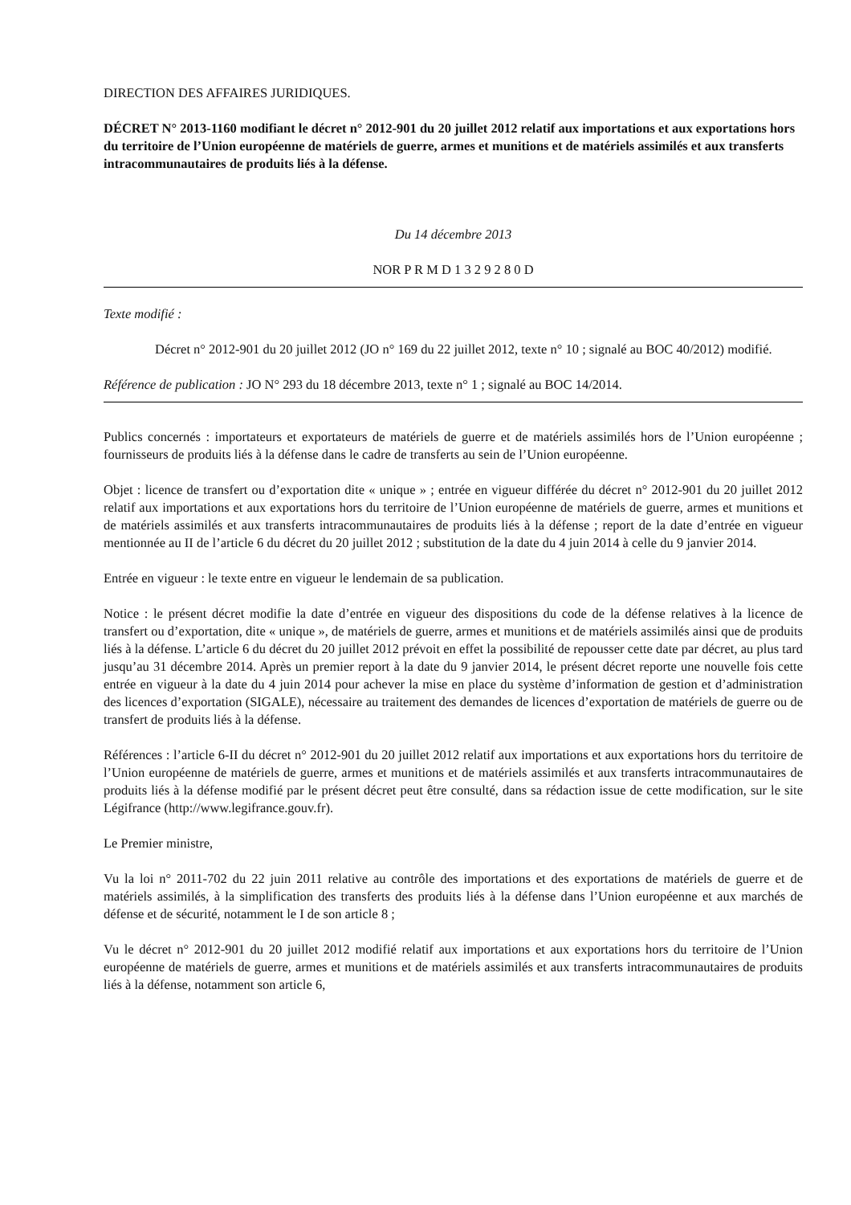DIRECTION DES AFFAIRES JURIDIQUES.
DÉCRET N° 2013-1160 modifiant le décret n° 2012-901 du 20 juillet 2012 relatif aux importations et aux exportations hors du territoire de l’Union européenne de matériels de guerre, armes et munitions et de matériels assimilés et aux transferts intracommunautaires de produits liés à la défense.
Du 14 décembre 2013
NOR P R M D 1 3 2 9 2 8 0 D
Texte modifié :
Décret n° 2012-901 du 20 juillet 2012 (JO n° 169 du 22 juillet 2012, texte n° 10 ; signalé au BOC 40/2012) modifié.
Référence de publication : JO N° 293 du 18 décembre 2013, texte n° 1 ; signalé au BOC 14/2014.
Publics concernés : importateurs et exportateurs de matériels de guerre et de matériels assimilés hors de l’Union européenne ; fournisseurs de produits liés à la défense dans le cadre de transferts au sein de l’Union européenne.
Objet : licence de transfert ou d’exportation dite « unique » ; entrée en vigueur différée du décret n° 2012-901 du 20 juillet 2012 relatif aux importations et aux exportations hors du territoire de l’Union européenne de matériels de guerre, armes et munitions et de matériels assimilés et aux transferts intracommunautaires de produits liés à la défense ; report de la date d’entrée en vigueur mentionnée au II de l’article 6 du décret du 20 juillet 2012 ; substitution de la date du 4 juin 2014 à celle du 9 janvier 2014.
Entrée en vigueur : le texte entre en vigueur le lendemain de sa publication.
Notice : le présent décret modifie la date d’entrée en vigueur des dispositions du code de la défense relatives à la licence de transfert ou d’exportation, dite « unique », de matériels de guerre, armes et munitions et de matériels assimilés ainsi que de produits liés à la défense. L’article 6 du décret du 20 juillet 2012 prévoit en effet la possibilité de repousser cette date par décret, au plus tard jusqu’au 31 décembre 2014. Après un premier report à la date du 9 janvier 2014, le présent décret reporte une nouvelle fois cette entrée en vigueur à la date du 4 juin 2014 pour achever la mise en place du système d’information de gestion et d’administration des licences d’exportation (SIGALE), nécessaire au traitement des demandes de licences d’exportation de matériels de guerre ou de transfert de produits liés à la défense.
Références : l’article 6-II du décret n° 2012-901 du 20 juillet 2012 relatif aux importations et aux exportations hors du territoire de l’Union européenne de matériels de guerre, armes et munitions et de matériels assimilés et aux transferts intracommunautaires de produits liés à la défense modifié par le présent décret peut être consulté, dans sa rédaction issue de cette modification, sur le site Légifrance (http://www.legifrance.gouv.fr).
Le Premier ministre,
Vu la loi n° 2011-702 du 22 juin 2011 relative au contrôle des importations et des exportations de matériels de guerre et de matériels assimilés, à la simplification des transferts des produits liés à la défense dans l’Union européenne et aux marchés de défense et de sécurité, notamment le I de son article 8 ;
Vu le décret n° 2012-901 du 20 juillet 2012 modifié relatif aux importations et aux exportations hors du territoire de l’Union européenne de matériels de guerre, armes et munitions et de matériels assimilés et aux transferts intracommunautaires de produits liés à la défense, notamment son article 6,